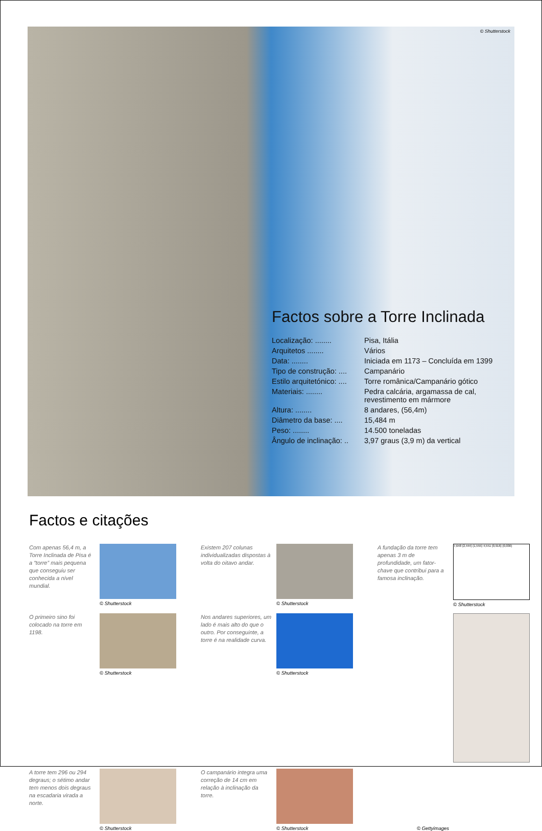© Shutterstock
Factos sobre a Torre Inclinada
| Localização: ........ | Pisa, Itália |
| Arquitetos ........ | Vários |
| Data: ........ | Iniciada em 1173 – Concluída em 1399 |
| Tipo de construção: .... | Campanário |
| Estilo arquitetónico: .... | Torre românica/Campanário gótico |
| Materiais: ........ | Pedra calcária, argamassa de cal, revestimento em mármore |
| Altura: ........ | 8 andares, (56,4m) |
| Diâmetro da base: .... | 15,484 m |
| Peso: ........ | 14.500 toneladas |
| Ângulo de inclinação: .. | 3,97 graus (3,9 m) da vertical |
Factos e citações
Com apenas 56,4 m, a Torre Inclinada de Pisa é a “torre” mais pequena que conseguiu ser conhecida a nível mundial.
© Shutterstock
Existem 207 colunas individualizadas dispostas à volta do oitavo andar.
© Shutterstock
A fundação da torre tem apenas 3 m de profundidade, um fator-chave que contribui para a famosa inclinação.
7,648 (2,444) (1,555) 4,551 (0,916) (0,030)
© Shutterstock
O primeiro sino foi colocado na torre em 1198.
© Shutterstock
Nos andares superiores, um lado é mais alto do que o outro. Por conseguinte, a torre é na realidade curva.
© Shutterstock
A torre tem 296 ou 294 degraus; o sétimo andar tem menos dois degraus na escadaria virada a norte.
© Shutterstock
O campanário integra uma correção de 14 cm em relação à inclinação da torre.
© Shutterstock
© Gettyimages